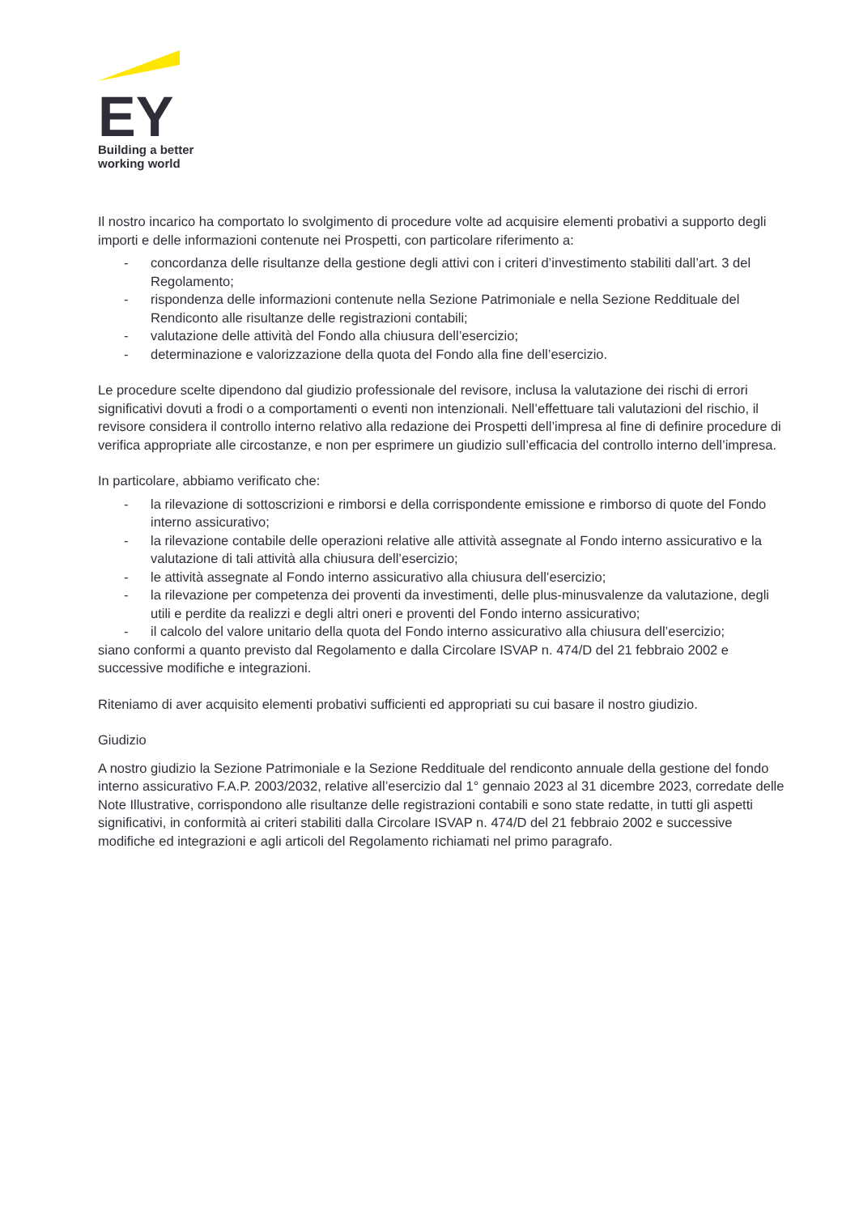EY
Building a better
working world
Il nostro incarico ha comportato lo svolgimento di procedure volte ad acquisire elementi probativi a supporto degli importi e delle informazioni contenute nei Prospetti, con particolare riferimento a:
- concordanza delle risultanze della gestione degli attivi con i criteri d’investimento stabiliti dall’art. 3 del Regolamento;
- rispondenza delle informazioni contenute nella Sezione Patrimoniale e nella Sezione Reddituale del Rendiconto alle risultanze delle registrazioni contabili;
- valutazione delle attività del Fondo alla chiusura dell’esercizio;
- determinazione e valorizzazione della quota del Fondo alla fine dell’esercizio.
Le procedure scelte dipendono dal giudizio professionale del revisore, inclusa la valutazione dei rischi di errori significativi dovuti a frodi o a comportamenti o eventi non intenzionali. Nell’effettuare tali valutazioni del rischio, il revisore considera il controllo interno relativo alla redazione dei Prospetti dell’impresa al fine di definire procedure di verifica appropriate alle circostanze, e non per esprimere un giudizio sull’efficacia del controllo interno dell’impresa.
In particolare, abbiamo verificato che:
- la rilevazione di sottoscrizioni e rimborsi e della corrispondente emissione e rimborso di quote del Fondo interno assicurativo;
- la rilevazione contabile delle operazioni relative alle attività assegnate al Fondo interno assicurativo e la valutazione di tali attività alla chiusura dell’esercizio;
- le attività assegnate al Fondo interno assicurativo alla chiusura dell’esercizio;
- la rilevazione per competenza dei proventi da investimenti, delle plus-minusvalenze da valutazione, degli utili e perdite da realizzi e degli altri oneri e proventi del Fondo interno assicurativo;
- il calcolo del valore unitario della quota del Fondo interno assicurativo alla chiusura dell’esercizio;
siano conformi a quanto previsto dal Regolamento e dalla Circolare ISVAP n. 474/D del 21 febbraio 2002 e successive modifiche e integrazioni.
Riteniamo di aver acquisito elementi probativi sufficienti ed appropriati su cui basare il nostro giudizio.
Giudizio
A nostro giudizio la Sezione Patrimoniale e la Sezione Reddituale del rendiconto annuale della gestione del fondo interno assicurativo F.A.P. 2003/2032, relative all’esercizio dal 1° gennaio 2023 al 31 dicembre 2023, corredate delle Note Illustrative, corrispondono alle risultanze delle registrazioni contabili e sono state redatte, in tutti gli aspetti significativi, in conformità ai criteri stabiliti dalla Circolare ISVAP n. 474/D del 21 febbraio 2002 e successive modifiche ed integrazioni e agli articoli del Regolamento richiamati nel primo paragrafo.